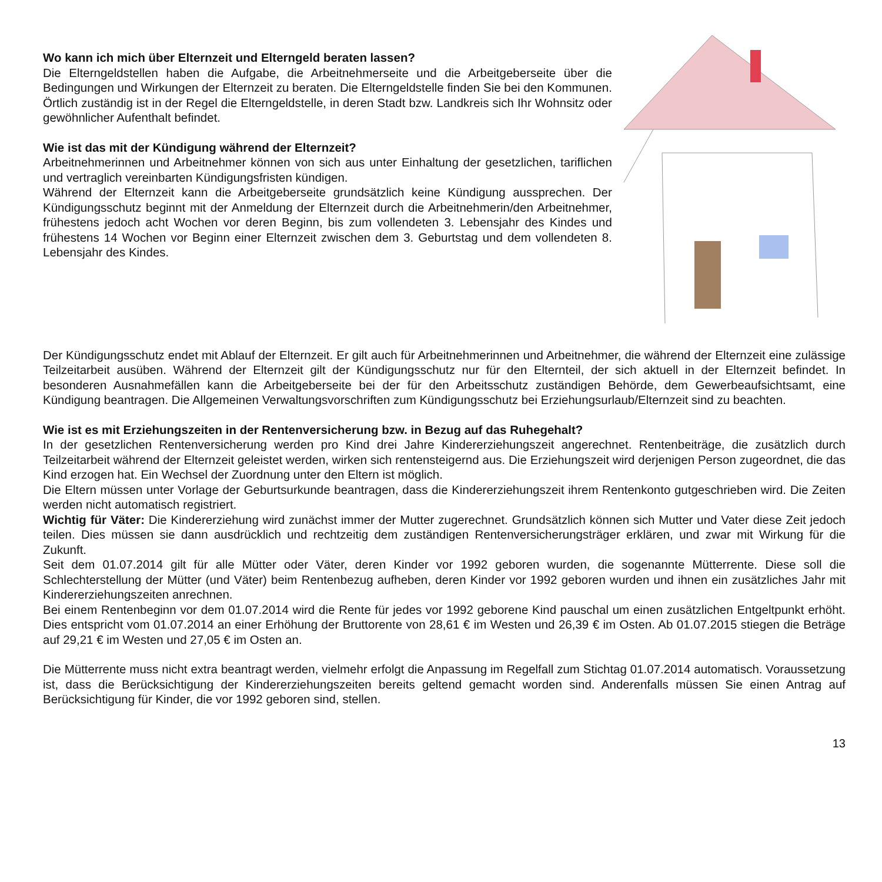Wo kann ich mich über Elternzeit und Elterngeld beraten lassen?
Die Elterngeldstellen haben die Aufgabe, die Arbeitnehmerseite und die Arbeitgeberseite über die Bedingungen und Wirkungen der Elternzeit zu beraten. Die Elterngeldstelle finden Sie bei den Kommunen. Örtlich zuständig ist in der Regel die Elterngeldstelle, in deren Stadt bzw. Landkreis sich Ihr Wohnsitz oder gewöhnlicher Aufenthalt befindet.
Wie ist das mit der Kündigung während der Elternzeit?
Arbeitnehmerinnen und Arbeitnehmer können von sich aus unter Einhaltung der gesetzlichen, tariflichen und vertraglich vereinbarten Kündigungsfristen kündigen.
Während der Elternzeit kann die Arbeitgeberseite grundsätzlich keine Kündigung aussprechen. Der Kündigungsschutz beginnt mit der Anmeldung der Elternzeit durch die Arbeitnehmerin/den Arbeitnehmer, frühestens jedoch acht Wochen vor deren Beginn, bis zum vollendeten 3. Lebensjahr des Kindes und frühestens 14 Wochen vor Beginn einer Elternzeit zwischen dem 3. Geburtstag und dem vollendeten 8. Lebensjahr des Kindes.
Der Kündigungsschutz endet mit Ablauf der Elternzeit. Er gilt auch für Arbeitnehmerinnen und Arbeitnehmer, die während der Elternzeit eine zulässige Teilzeitarbeit ausüben. Während der Elternzeit gilt der Kündigungsschutz nur für den Elternteil, der sich aktuell in der Elternzeit befindet. In besonderen Ausnahmefällen kann die Arbeitgeberseite bei der für den Arbeitsschutz zuständigen Behörde, dem Gewerbeaufsichtsamt, eine Kündigung beantragen. Die Allgemeinen Verwaltungsvorschriften zum Kündigungsschutz bei Erziehungsurlaub/Elternzeit sind zu beachten.
Wie ist es mit Erziehungszeiten in der Rentenversicherung bzw. in Bezug auf das Ruhegehalt?
In der gesetzlichen Rentenversicherung werden pro Kind drei Jahre Kindererziehungszeit angerechnet. Rentenbeiträge, die zusätzlich durch Teilzeitarbeit während der Elternzeit geleistet werden, wirken sich rentensteigernd aus. Die Erziehungszeit wird derjenigen Person zugeordnet, die das Kind erzogen hat. Ein Wechsel der Zuordnung unter den Eltern ist möglich.
Die Eltern müssen unter Vorlage der Geburtsurkunde beantragen, dass die Kindererziehungszeit ihrem Rentenkonto gutgeschrieben wird. Die Zeiten werden nicht automatisch registriert.
Wichtig für Väter: Die Kindererziehung wird zunächst immer der Mutter zugerechnet. Grundsätzlich können sich Mutter und Vater diese Zeit jedoch teilen. Dies müssen sie dann ausdrücklich und rechtzeitig dem zuständigen Rentenversicherungsträger erklären, und zwar mit Wirkung für die Zukunft.
Seit dem 01.07.2014 gilt für alle Mütter oder Väter, deren Kinder vor 1992 geboren wurden, die sogenannte Mütterrente. Diese soll die Schlechterstellung der Mütter (und Väter) beim Rentenbezug aufheben, deren Kinder vor 1992 geboren wurden und ihnen ein zusätzliches Jahr mit Kindererziehungszeiten anrechnen.
Bei einem Rentenbeginn vor dem 01.07.2014 wird die Rente für jedes vor 1992 geborene Kind pauschal um einen zusätzlichen Entgeltpunkt erhöht. Dies entspricht vom 01.07.2014 an einer Erhöhung der Bruttorente von 28,61 € im Westen und 26,39 € im Osten. Ab 01.07.2015 stiegen die Beträge auf 29,21 € im Westen und 27,05 € im Osten an.
Die Mütterrente muss nicht extra beantragt werden, vielmehr erfolgt die Anpassung im Regelfall zum Stichtag 01.07.2014 automatisch. Voraussetzung ist, dass die Berücksichtigung der Kindererziehungszeiten bereits geltend gemacht worden sind. Anderenfalls müssen Sie einen Antrag auf Berücksichtigung für Kinder, die vor 1992 geboren sind, stellen.
13